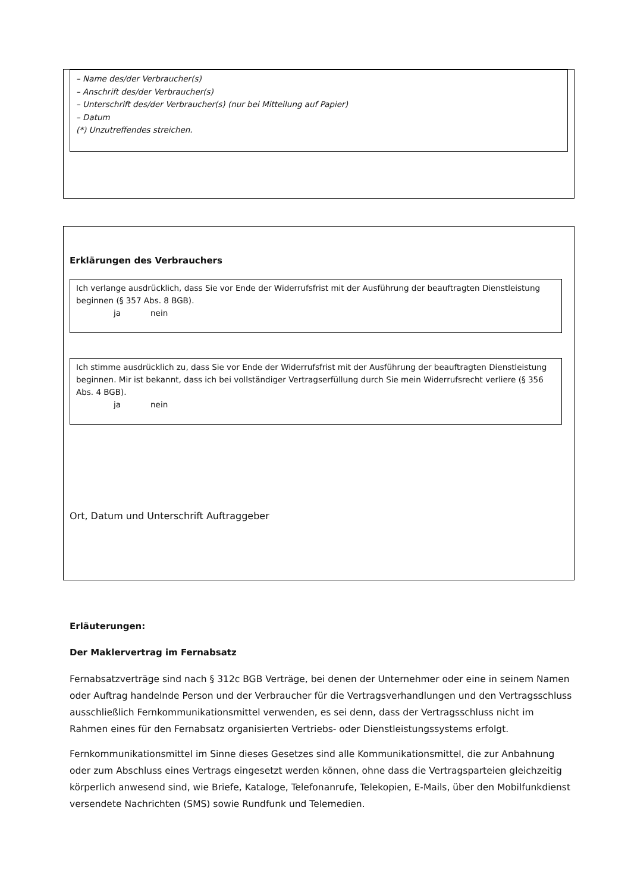– Name des/der Verbraucher(s)
– Anschrift des/der Verbraucher(s)
– Unterschrift des/der Verbraucher(s) (nur bei Mitteilung auf Papier)
– Datum
(*) Unzutreffendes streichen.
Erklärungen des Verbrauchers
Ich verlange ausdrücklich, dass Sie vor Ende der Widerrufsfrist mit der Ausführung der beauftragten Dienstleistung beginnen (§ 357 Abs. 8 BGB).
ja nein
Ich stimme ausdrücklich zu, dass Sie vor Ende der Widerrufsfrist mit der Ausführung der beauftragten Dienstleistung beginnen. Mir ist bekannt, dass ich bei vollständiger Vertragserfüllung durch Sie mein Widerrufsrecht verliere (§ 356 Abs. 4 BGB).
ja nein
Ort, Datum und Unterschrift Auftraggeber
Erläuterungen:
Der Maklervertrag im Fernabsatz
Fernabsatzverträge sind nach § 312c BGB Verträge, bei denen der Unternehmer oder eine in seinem Namen oder Auftrag handelnde Person und der Verbraucher für die Vertragsverhandlungen und den Vertragsschluss ausschließlich Fernkommunikationsmittel verwenden, es sei denn, dass der Vertragsschluss nicht im Rahmen eines für den Fernabsatz organisierten Vertriebs- oder Dienstleistungssystems erfolgt.
Fernkommunikationsmittel im Sinne dieses Gesetzes sind alle Kommunikationsmittel, die zur Anbahnung oder zum Abschluss eines Vertrags eingesetzt werden können, ohne dass die Vertragsparteien gleichzeitig körperlich anwesend sind, wie Briefe, Kataloge, Telefonanrufe, Telekopien, E-Mails, über den Mobilfunkdienst versendete Nachrichten (SMS) sowie Rundfunk und Telemedien.